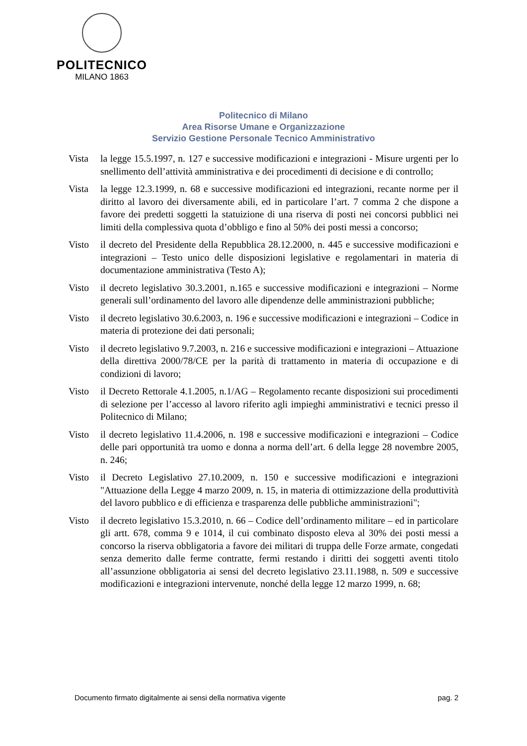POLITECNICO
MILANO 1863
Politecnico di Milano
Area Risorse Umane e Organizzazione
Servizio Gestione Personale Tecnico Amministrativo
Vista la legge 15.5.1997, n. 127 e successive modificazioni e integrazioni - Misure urgenti per lo snellimento dell’attività amministrativa e dei procedimenti di decisione e di controllo;
Vista la legge 12.3.1999, n. 68 e successive modificazioni ed integrazioni, recante norme per il diritto al lavoro dei diversamente abili, ed in particolare l’art. 7 comma 2 che dispone a favore dei predetti soggetti la statuizione di una riserva di posti nei concorsi pubblici nei limiti della complessiva quota d’obbligo e fino al 50% dei posti messi a concorso;
Visto il decreto del Presidente della Repubblica 28.12.2000, n. 445 e successive modificazioni e integrazioni – Testo unico delle disposizioni legislative e regolamentari in materia di documentazione amministrativa (Testo A);
Visto il decreto legislativo 30.3.2001, n.165 e successive modificazioni e integrazioni – Norme generali sull’ordinamento del lavoro alle dipendenze delle amministrazioni pubbliche;
Visto il decreto legislativo 30.6.2003, n. 196 e successive modificazioni e integrazioni – Codice in materia di protezione dei dati personali;
Visto il decreto legislativo 9.7.2003, n. 216 e successive modificazioni e integrazioni – Attuazione della direttiva 2000/78/CE per la parità di trattamento in materia di occupazione e di condizioni di lavoro;
Visto il Decreto Rettorale 4.1.2005, n.1/AG – Regolamento recante disposizioni sui procedimenti di selezione per l’accesso al lavoro riferito agli impieghi amministrativi e tecnici presso il Politecnico di Milano;
Visto il decreto legislativo 11.4.2006, n. 198 e successive modificazioni e integrazioni – Codice delle pari opportunità tra uomo e donna a norma dell’art. 6 della legge 28 novembre 2005, n. 246;
Visto il Decreto Legislativo 27.10.2009, n. 150 e successive modificazioni e integrazioni "Attuazione della Legge 4 marzo 2009, n. 15, in materia di ottimizzazione della produttività del lavoro pubblico e di efficienza e trasparenza delle pubbliche amministrazioni";
Visto il decreto legislativo 15.3.2010, n. 66 – Codice dell’ordinamento militare – ed in particolare gli artt. 678, comma 9 e 1014, il cui combinato disposto eleva al 30% dei posti messi a concorso la riserva obbligatoria a favore dei militari di truppa delle Forze armate, congedati senza demerito dalle ferme contratte, fermi restando i diritti dei soggetti aventi titolo all’assunzione obbligatoria ai sensi del decreto legislativo 23.11.1988, n. 509 e successive modificazioni e integrazioni intervenute, nonché della legge 12 marzo 1999, n. 68;
Documento firmato digitalmente ai sensi della normativa vigente pag. 2